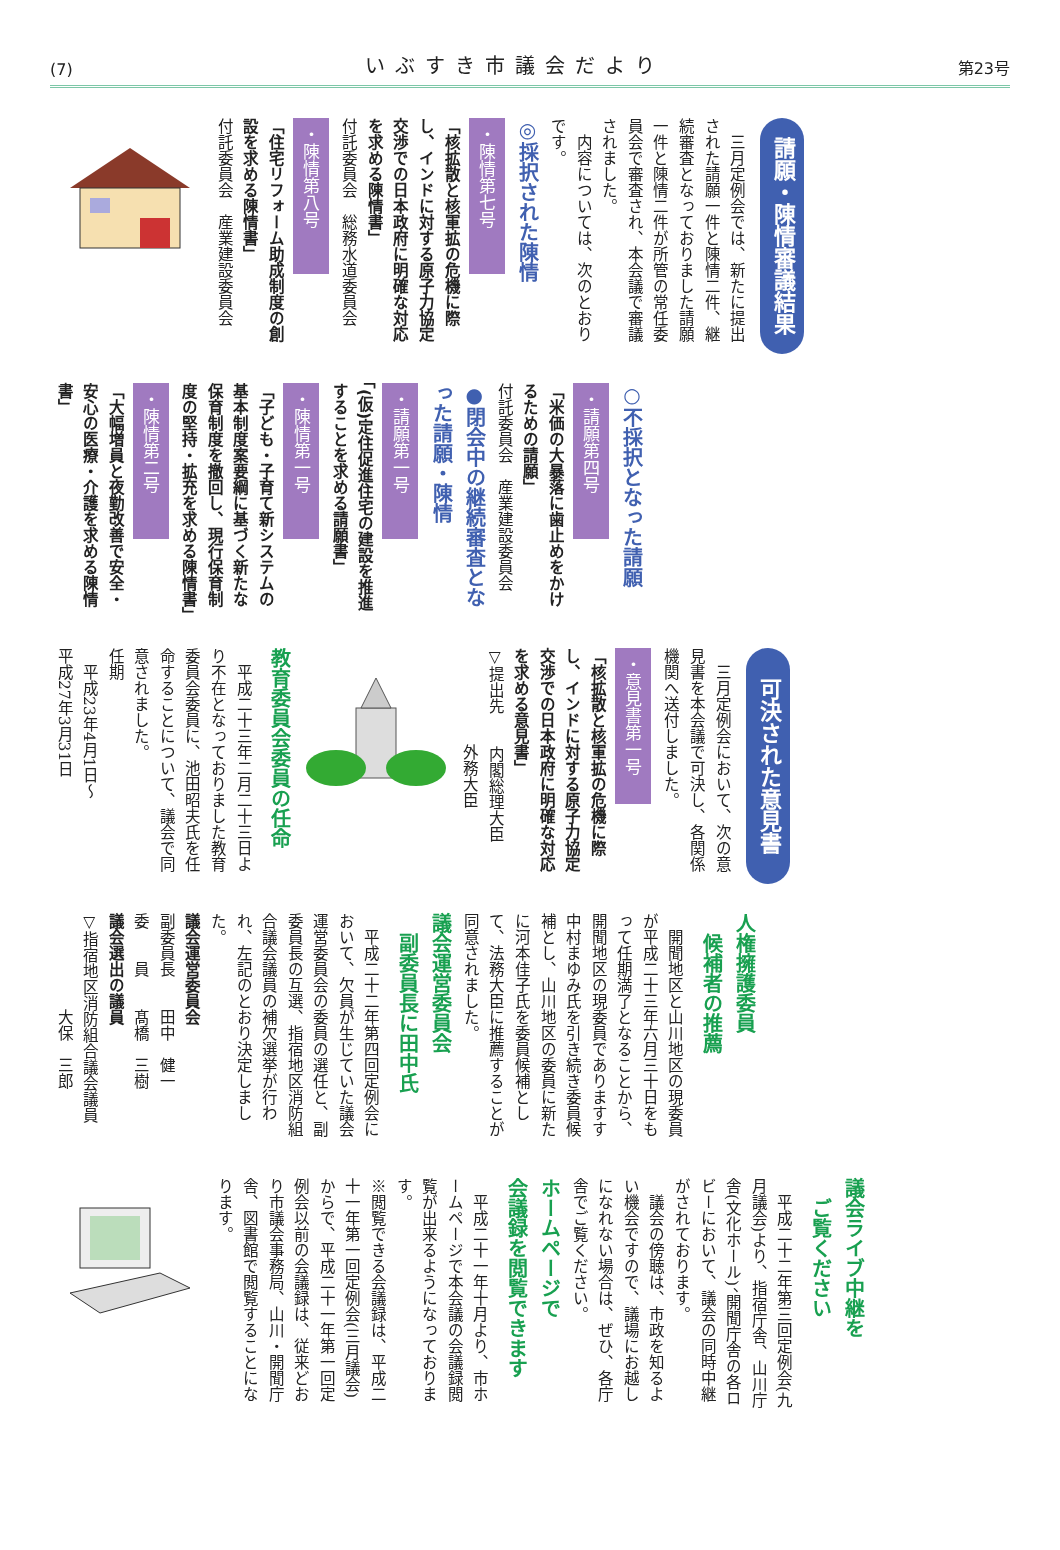(7) いぶすき市議会だより 第23号
請願・陳情審議結果
　三月定例会では、新たに提出された請願一件と陳情二件、継続審査となっておりました請願一件と陳情二件が所管の常任委員会で審査され、本会議で審議されました。
　内容については、次のとおりです。
◎採択された陳情
・陳情第七号
「核拡散と核軍拡の危機に際し、インドに対する原子力協定交渉での日本政府に明確な対応を求める陳情書」
付託委員会　総務水道委員会
・陳情第八号
「住宅リフォーム助成制度の創設を求める陳情書」
付託委員会　産業建設委員会
○不採択となった請願
・請願第四号
「米価の大暴落に歯止めをかけるための請願」
付託委員会　産業建設委員会
●閉会中の継続審査となった請願・陳情
・請願第一号
「(仮)定住促進住宅の建設を推進することを求める請願書」
・陳情第一号
「子ども・子育て新システムの基本制度案要綱に基づく新たな保育制度を撤回し、現行保育制度の堅持・拡充を求める陳情書」
・陳情第二号
「大幅増員と夜勤改善で安全・安心の医療・介護を求める陳情書」
可決された意見書
　三月定例会において、次の意見書を本会議で可決し、各関係機関へ送付しました。
・意見書第一号
「核拡散と核軍拡の危機に際し、インドに対する原子力協定交渉での日本政府に明確な対応を求める意見書」
▽提出先　　内閣総理大臣
　　　　　　外務大臣
教育委員会委員の任命
　平成二十三年二月二十三日より不在となっておりました教育委員会委員に、池田昭夫氏を任命することについて、議会で同意されました。
任期
　平成23年4月1日〜
平成27年3月31日
人権擁護委員
　候補者の推薦
　開聞地区と山川地区の現委員が平成二十三年六月三十日をもって任期満了となることから、開聞地区の現委員でありますす中村まゆみ氏を引き続き委員候補とし、山川地区の委員に新たに河本佳子氏を委員候補として、法務大臣に推薦することが同意されました。
議会運営委員会
　副委員長に田中氏
　平成二十二年第四回定例会において、欠員が生じていた議会運営委員会の委員の選任と、副委員長の互選、指宿地区消防組合議会議員の補欠選挙が行われ、左記のとおり決定しました。
議会運営委員会
副委員長　　田中　健一
委　　員　　髙橋　三樹
議会選出の議員
▽指宿地区消防組合議会議員
　　　　　　大保　三郎
議会ライブ中継を
　ご覧ください
　平成二十二年第三回定例会(九月議会)より、指宿庁舎、山川庁舎(文化ホール)、開聞庁舎の各ロビーにおいて、議会の同時中継がされております。
　議会の傍聴は、市政を知るよい機会ですので、議場にお越しになれない場合は、ぜひ、各庁舎でご覧ください。
ホームページで
会議録を閲覧できます
　平成二十一年十月より、市ホームページで本会議の会議録閲覧が出来るようになっております。
※閲覧できる会議録は、平成二十一年第一回定例会(三月議会)からで、平成二十一年第一回定例会以前の会議録は、従来どおり市議会事務局、山川・開聞庁舎、図書館で閲覧することになります。